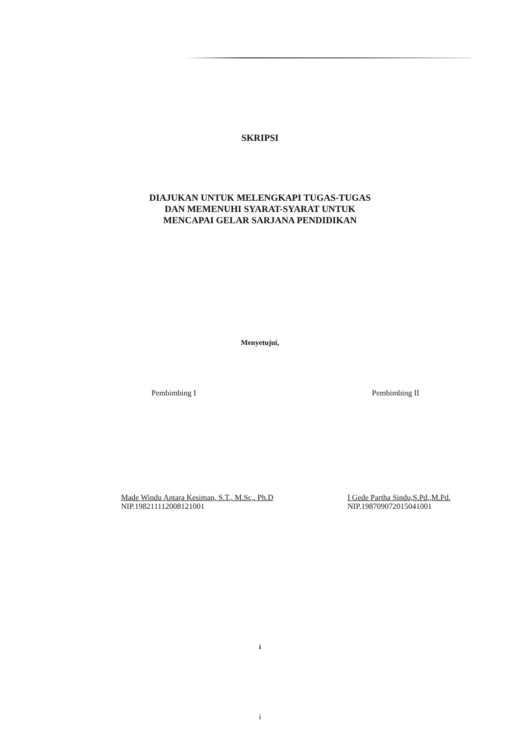SKRIPSI
DIAJUKAN UNTUK MELENGKAPI TUGAS-TUGAS
DAN MEMENUHI SYARAT-SYARAT UNTUK
MENCAPAI GELAR SARJANA PENDIDIKAN
Menyetujui,
Pembimbing I
Made Windu Antara Kesiman, S.T., M.Sc,. Ph.D
NIP.198211112008121001
Pembimbing II
I Gede Partha Sindu,S.Pd.,M.Pd.
NIP.198709072015041001
i
i